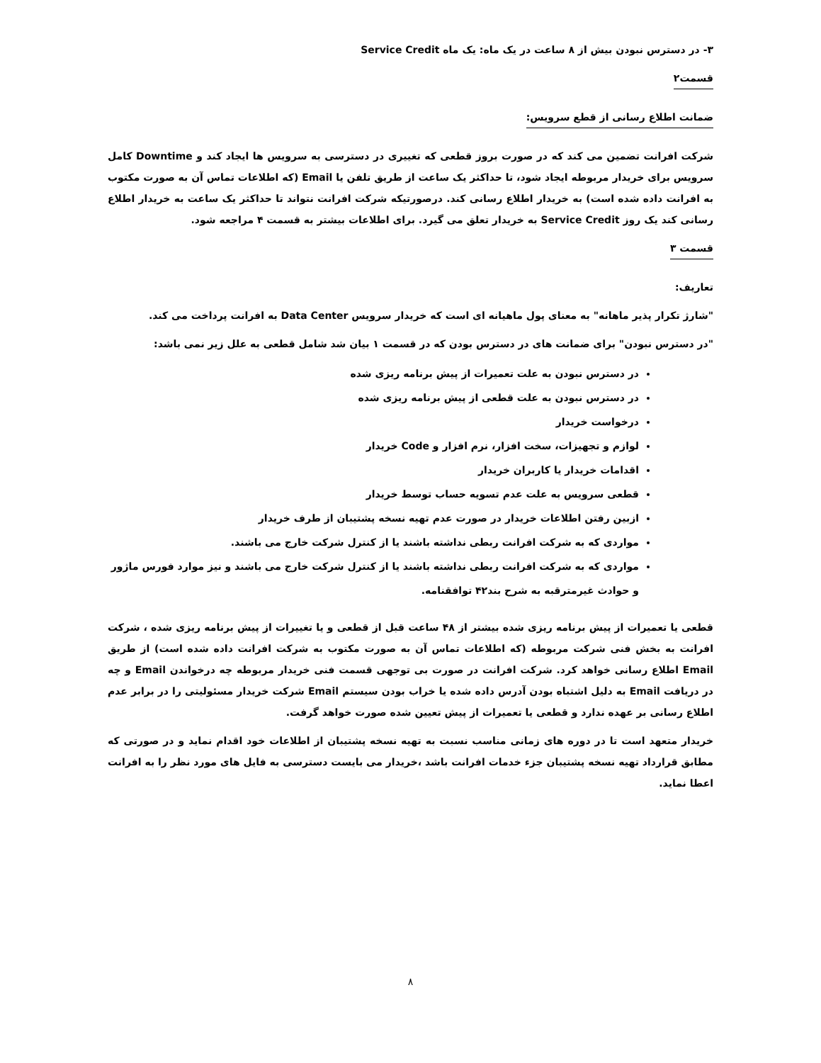۳- در دسترس نبودن بیش از ۸ ساعت در یک ماه: یک ماه Service Credit
قسمت۲
ضمانت اطلاع رسانی از قطع سرویس:
شرکت افرانت تضمین می کند که در صورت بروز قطعی که تغییری در دسترسی به سرویس ها ایجاد کند و Downtime کامل سرویس برای خریدار مربوطه ایجاد شود، تا حداکثر یک ساعت از طریق تلفن یا Email (که اطلاعات تماس آن به صورت مکتوب به افرانت داده شده است) به خریدار اطلاع رسانی کند. درصورتیکه شرکت افرانت نتواند تا حداکثر یک ساعت به خریدار اطلاع رسانی کند یک روز Service Credit به خریدار تعلق می گیرد. برای اطلاعات بیشتر به قسمت ۴ مراجعه شود.
قسمت ۳
تعاریف:
"شارژ تکرار پذیر ماهانه" به معنای پول ماهیانه ای است که خریدار سرویس Data Center به افرانت پرداخت می کند.
"در دسترس نبودن" برای ضمانت های در دسترس بودن که در قسمت ۱ بیان شد شامل قطعی به علل زیر نمی باشد:
در دسترس نبودن به علت تعمیرات از پیش برنامه ریزی شده
در دسترس نبودن به علت قطعی از پیش برنامه ریزی شده
درخواست خریدار
لوازم و تجهیزات، سخت افزار، نرم افزار و Code خریدار
اقدامات خریدار یا کاربران خریدار
قطعی سرویس به علت عدم تسویه حساب توسط خریدار
ازبین رفتن اطلاعات خریدار در صورت عدم تهیه نسخه پشتیبان از طرف خریدار
مواردی که به شرکت افرانت ربطی نداشته باشند یا از کنترل شرکت خارج می باشند.
مواردی که به شرکت افرانت ربطی نداشته باشند یا از کنترل شرکت خارج می باشند و نیز موارد فورس ماژور و حوادث غیرمترقبه به شرح بند۴۲ توافقنامه.
قطعی یا تعمیرات از پیش برنامه ریزی شده بیشتر از ۴۸ ساعت قبل از قطعی و یا تغییرات از پیش برنامه ریزی شده ، شرکت افرانت به بخش فنی شرکت مربوطه (که اطلاعات تماس آن به صورت مکتوب به شرکت افرانت داده شده است) از طریق Email اطلاع رسانی خواهد کرد. شرکت افرانت در صورت بی توجهی قسمت فنی خریدار مربوطه چه درخواندن Email و چه در دریافت Email به دلیل اشتباه بودن آدرس داده شده یا خراب بودن سیستم Email شرکت خریدار مسئولیتی را در برابر عدم اطلاع رسانی بر عهده ندارد و قطعی یا تعمیرات از پیش تعیین شده صورت خواهد گرفت.
خریدار متعهد است تا در دوره های زمانی مناسب نسبت به تهیه نسخه پشتیبان از اطلاعات خود اقدام نماید و در صورتی که مطابق قرارداد تهیه نسخه پشتیبان جزء خدمات افرانت باشد ،خریدار می بایست دسترسی به فایل های مورد نظر را به افرانت اعطا نماید.
۸